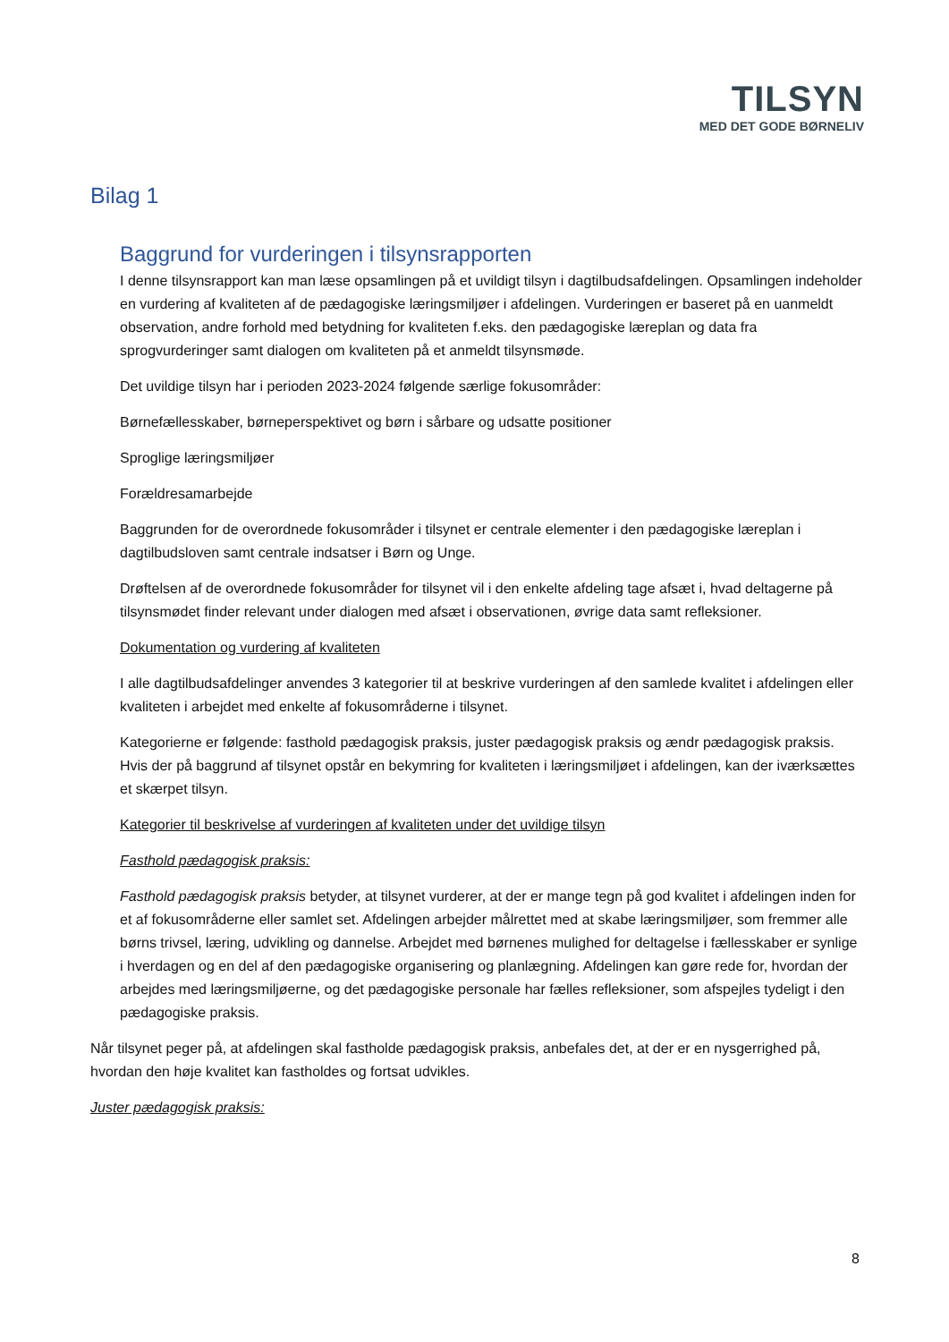TILSYN
MED DET GODE BØRNELIV
Bilag 1
Baggrund for vurderingen i tilsynsrapporten
I denne tilsynsrapport kan man læse opsamlingen på et uvildigt tilsyn i dagtilbudsafdelingen. Opsamlingen indeholder en vurdering af kvaliteten af de pædagogiske læringsmiljøer i afdelingen. Vurderingen er baseret på en uanmeldt observation, andre forhold med betydning for kvaliteten f.eks. den pædagogiske læreplan og data fra sprogvurderinger samt dialogen om kvaliteten på et anmeldt tilsynsmøde.
Det uvildige tilsyn har i perioden 2023-2024 følgende særlige fokusområder:
Børnefællesskaber, børneperspektivet og børn i sårbare og udsatte positioner
Sproglige læringsmiljøer
Forældresamarbejde
Baggrunden for de overordnede fokusområder i tilsynet er centrale elementer i den pædagogiske læreplan i dagtilbudsloven samt centrale indsatser i Børn og Unge.
Drøftelsen af de overordnede fokusområder for tilsynet vil i den enkelte afdeling tage afsæt i, hvad deltagerne på tilsynsmødet finder relevant under dialogen med afsæt i observationen, øvrige data samt refleksioner.
Dokumentation og vurdering af kvaliteten
I alle dagtilbudsafdelinger anvendes 3 kategorier til at beskrive vurderingen af den samlede kvalitet i afdelingen eller kvaliteten i arbejdet med enkelte af fokusområderne i tilsynet.
Kategorierne er følgende: fasthold pædagogisk praksis, juster pædagogisk praksis og ændr pædagogisk praksis. Hvis der på baggrund af tilsynet opstår en bekymring for kvaliteten i læringsmiljøet i afdelingen, kan der iværksættes et skærpet tilsyn.
Kategorier til beskrivelse af vurderingen af kvaliteten under det uvildige tilsyn
Fasthold pædagogisk praksis:
Fasthold pædagogisk praksis betyder, at tilsynet vurderer, at der er mange tegn på god kvalitet i afdelingen inden for et af fokusområderne eller samlet set. Afdelingen arbejder målrettet med at skabe læringsmiljøer, som fremmer alle børns trivsel, læring, udvikling og dannelse. Arbejdet med børnenes mulighed for deltagelse i fællesskaber er synlige i hverdagen og en del af den pædagogiske organisering og planlægning. Afdelingen kan gøre rede for, hvordan der arbejdes med læringsmiljøerne, og det pædagogiske personale har fælles refleksioner, som afspejles tydeligt i den pædagogiske praksis.
Når tilsynet peger på, at afdelingen skal fastholde pædagogisk praksis, anbefales det, at der er en nysgerrighed på, hvordan den høje kvalitet kan fastholdes og fortsat udvikles.
Juster pædagogisk praksis:
8